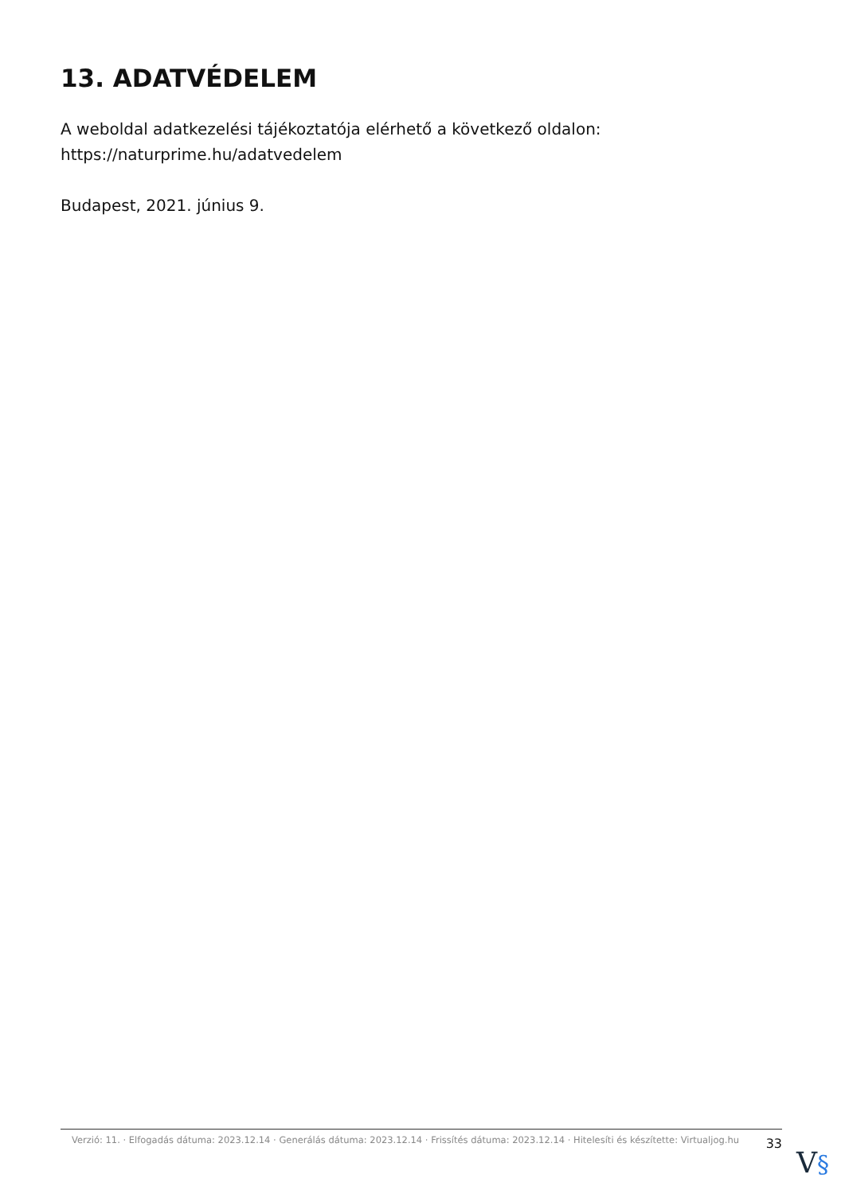13. ADATVÉDELEM
A weboldal adatkezelési tájékoztatója elérhető a következő oldalon: https://naturprime.hu/adatvedelem
Budapest, 2021. június 9.
Verzió: 11. · Elfogadás dátuma: 2023.12.14 · Generálás dátuma: 2023.12.14 · Frissítés dátuma: 2023.12.14 · Hitelesíti és készítette: Virtualjog.hu
33
V§